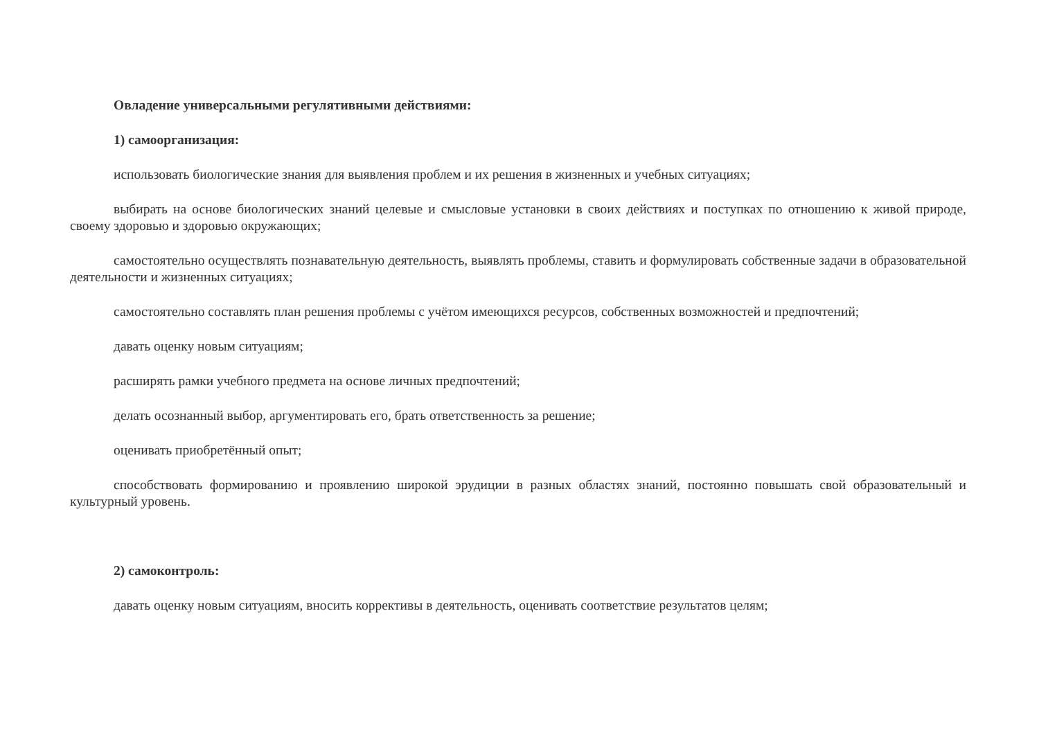Овладение универсальными регулятивными действиями:
1) самоорганизация:
использовать биологические знания для выявления проблем и их решения в жизненных и учебных ситуациях;
выбирать на основе биологических знаний целевые и смысловые установки в своих действиях и поступках по отношению к живой природе, своему здоровью и здоровью окружающих;
самостоятельно осуществлять познавательную деятельность, выявлять проблемы, ставить и формулировать собственные задачи в образовательной деятельности и жизненных ситуациях;
самостоятельно составлять план решения проблемы с учётом имеющихся ресурсов, собственных возможностей и предпочтений;
давать оценку новым ситуациям;
расширять рамки учебного предмета на основе личных предпочтений;
делать осознанный выбор, аргументировать его, брать ответственность за решение;
оценивать приобретённый опыт;
способствовать формированию и проявлению широкой эрудиции в разных областях знаний, постоянно повышать свой образовательный и культурный уровень.
2) самоконтроль:
давать оценку новым ситуациям, вносить коррективы в деятельность, оценивать соответствие результатов целям;